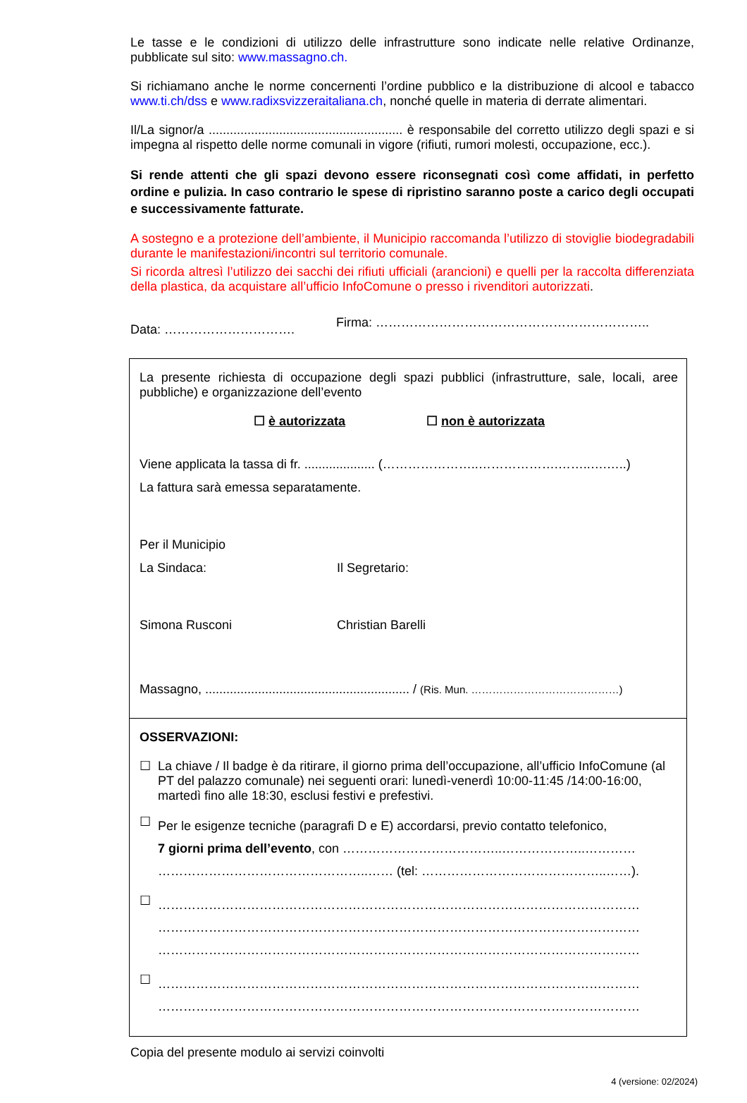Le tasse e le condizioni di utilizzo delle infrastrutture sono indicate nelle relative Ordinanze, pubblicate sul sito: www.massagno.ch.
Si richiamano anche le norme concernenti l’ordine pubblico e la distribuzione di alcool e tabacco www.ti.ch/dss e www.radixsvizzeraitaliana.ch, nonché quelle in materia di derrate alimentari.
Il/La signor/a ....................................................... è responsabile del corretto utilizzo degli spazi e si impegna al rispetto delle norme comunali in vigore (rifiuti, rumori molesti, occupazione, ecc.).
Si rende attenti che gli spazi devono essere riconsegnati così come affidati, in perfetto ordine e pulizia. In caso contrario le spese di ripristino saranno poste a carico degli occupati e successivamente fatturate.
A sostegno e a protezione dell’ambiente, il Municipio raccomanda l’utilizzo di stoviglie biodegradabili durante le manifestazioni/incontri sul territorio comunale.
Si ricorda altresì l’utilizzo dei sacchi dei rifiuti ufficiali (arancioni) e quelli per la raccolta differenziata della plastica, da acquistare all’ufficio InfoComune o presso i rivenditori autorizzati.
Data: ………………………….
Firma: ………………………………………………………..
La presente richiesta di occupazione degli spazi pubblici (infrastrutture, sale, locali, aree pubbliche) e organizzazione dell’evento
☐ è autorizzata ☐ non è autorizzata
Viene applicata la tassa di fr. .................... (…………………..……………….……..….…..)
La fattura sarà emessa separatamente.
Per il Municipio
La Sindaca: Il Segretario:
Simona Rusconi Christian Barelli
Massagno, .......................................................... / (Ris. Mun. ……………………………………)
OSSERVAZIONI:
☐ La chiave / Il badge è da ritirare, il giorno prima dell’occupazione, all’ufficio InfoComune (al PT del palazzo comunale) nei seguenti orari: lunedì-venerdì 10:00-11:45 /14:00-16:00, martedì fino alle 18:30, esclusi festivi e prefestivi.
☐
Per le esigenze tecniche (paragrafi D e E) accordarsi, previo contatto telefonico,
7 giorni prima dell’evento, con ………………………………..………………..…………
…………………………………………..…… (tel: ……………………………………..……).
☐
……………………………………………………………………………………………………
……………………………………………………………………………………………………
……………………………………………………………………………………………………
☐
……………………………………………………………………………………………………
……………………………………………………………………………………………………
Copia del presente modulo ai servizi coinvolti
4 (versione: 02/2024)